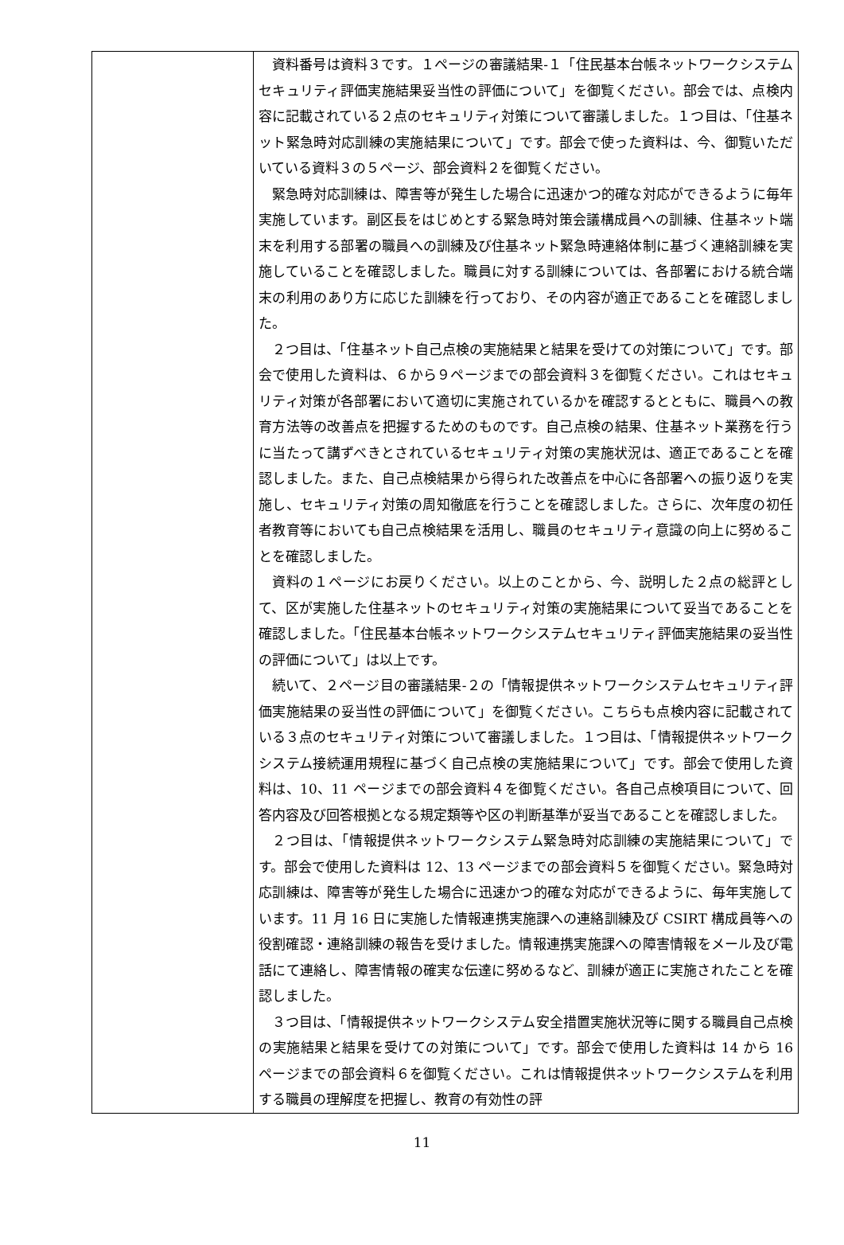| | 資料番号は資料３です。１ページの審議結果‐１「住民基本台帳ネットワークシステムセキュリティ評価実施結果妥当性の評価について」を御覧ください。部会では、点検内容に記載されている２点のセキュリティ対策について審議しました。１つ目は、「住基ネット緊急時対応訓練の実施結果について」です。部会で使った資料は、今、御覧いただいている資料３の５ページ、部会資料２を御覧ください。 緊急時対応訓練は、障害等が発生した場合に迅速かつ的確な対応ができるように毎年実施しています。副区長をはじめとする緊急時対策会議構成員への訓練、住基ネット端末を利用する部署の職員への訓練及び住基ネット緊急時連絡体制に基づく連絡訓練を実施していることを確認しました。職員に対する訓練については、各部署における統合端末の利用のあり方に応じた訓練を行っており、その内容が適正であることを確認しました。 ２つ目は、「住基ネット自己点検の実施結果と結果を受けての対策について」です。部会で使用した資料は、６から９ページまでの部会資料３を御覧ください。これはセキュリティ対策が各部署において適切に実施されているかを確認するとともに、職員への教育方法等の改善点を把握するためのものです。自己点検の結果、住基ネット業務を行うに当たって講ずべきとされているセキュリティ対策の実施状況は、適正であることを確認しました。また、自己点検結果から得られた改善点を中心に各部署への振り返りを実施し、セキュリティ対策の周知徹底を行うことを確認しました。さらに、次年度の初任者教育等においても自己点検結果を活用し、職員のセキュリティ意識の向上に努めることを確認しました。 資料の１ページにお戻りください。以上のことから、今、説明した２点の総評として、区が実施した住基ネットのセキュリティ対策の実施結果について妥当であることを確認しました。「住民基本台帳ネットワークシステムセキュリティ評価実施結果の妥当性の評価について」は以上です。 続いて、２ページ目の審議結果‐２の「情報提供ネットワークシステムセキュリティ評価実施結果の妥当性の評価について」を御覧ください。こちらも点検内容に記載されている３点のセキュリティ対策について審議しました。１つ目は、「情報提供ネットワークシステム接続運用規程に基づく自己点検の実施結果について」です。部会で使用した資料は、10、11 ページまでの部会資料４を御覧ください。各自己点検項目について、回答内容及び回答根拠となる規定類等や区の判断基準が妥当であることを確認しました。 ２つ目は、「情報提供ネットワークシステム緊急時対応訓練の実施結果について」です。部会で使用した資料は 12、13 ページまでの部会資料５を御覧ください。緊急時対応訓練は、障害等が発生した場合に迅速かつ的確な対応ができるように、毎年実施しています。11 月 16 日に実施した情報連携実施課への連絡訓練及び CSIRT 構成員等への役割確認・連絡訓練の報告を受けました。情報連携実施課への障害情報をメール及び電話にて連絡し、障害情報の確実な伝達に努めるなど、訓練が適正に実施されたことを確認しました。 ３つ目は、「情報提供ネットワークシステム安全措置実施状況等に関する職員自己点検の実施結果と結果を受けての対策について」です。部会で使用した資料は 14 から 16 ページまでの部会資料６を御覧ください。これは情報提供ネットワークシステムを利用する職員の理解度を把握し、教育の有効性の評 |
11